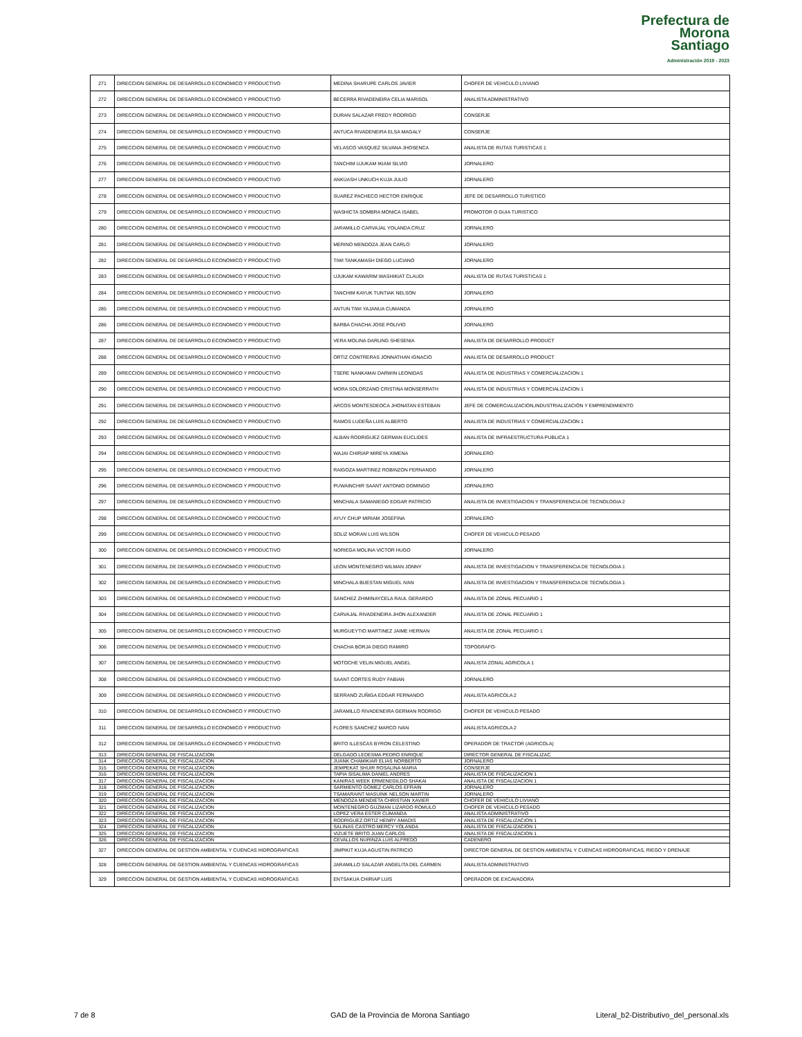Prefectura de
Morona
Santiago
Administración 2019 - 2023
| 271 | DIRECCION GENERAL DE DESARROLLO ECONOMICO Y PRODUCTIVO | MEDINA SHARUPE CARLOS JAVIER | CHOFER DE VEHICULO LIVIANO |
| 272 | DIRECCION GENERAL DE DESARROLLO ECONOMICO Y PRODUCTIVO | BECERRA RIVADENEIRA CELIA MARISOL | ANALISTA ADMINISTRATIVO |
| 273 | DIRECCION GENERAL DE DESARROLLO ECONOMICO Y PRODUCTIVO | DURAN SALAZAR FREDY RODRIGO | CONSERJE |
| 274 | DIRECCION GENERAL DE DESARROLLO ECONOMICO Y PRODUCTIVO | ANTUCA RIVADENEIRA ELSA MAGALY | CONSERJE |
| 275 | DIRECCION GENERAL DE DESARROLLO ECONOMICO Y PRODUCTIVO | VELASCO VASQUEZ SILVANA JHOSENCA | ANALISTA DE RUTAS TURISTICAS 1 |
| 276 | DIRECCION GENERAL DE DESARROLLO ECONOMICO Y PRODUCTIVO | TANCHIM UJUKAM IKIAM SILVIO | JORNALERO |
| 277 | DIRECCION GENERAL DE DESARROLLO ECONOMICO Y PRODUCTIVO | ANKUASH UNKUCH KUJA JULIO | JORNALERO |
| 278 | DIRECCION GENERAL DE DESARROLLO ECONOMICO Y PRODUCTIVO | SUAREZ PACHECO HECTOR ENRIQUE | JEFE DE DESARROLLO TURISTICO |
| 279 | DIRECCION GENERAL DE DESARROLLO ECONOMICO Y PRODUCTIVO | WASHICTA SOMBRA MONICA ISABEL | PROMOTOR O GUIA TURISTICO |
| 280 | DIRECCION GENERAL DE DESARROLLO ECONOMICO Y PRODUCTIVO | JARAMILLO CARVAJAL YOLANDA CRUZ | JORNALERO |
| 281 | DIRECCION GENERAL DE DESARROLLO ECONOMICO Y PRODUCTIVO | MERINO MENDOZA JEAN CARLO | JORNALERO |
| 282 | DIRECCION GENERAL DE DESARROLLO ECONOMICO Y PRODUCTIVO | TIWI TANKAMASH DIEGO LUCIANO | JORNALERO |
| 283 | DIRECCION GENERAL DE DESARROLLO ECONOMICO Y PRODUCTIVO | UJUKAM KAWARIM WASHIKIAT CLAUDI | ANALISTA DE RUTAS TURISTICAS 1 |
| 284 | DIRECCION GENERAL DE DESARROLLO ECONOMICO Y PRODUCTIVO | TANCHIM KAYUK TUNTIAK NELSON | JORNALERO |
| 285 | DIRECCION GENERAL DE DESARROLLO ECONOMICO Y PRODUCTIVO | ANTUN TIWI YAJANUA CUMANDA | JORNALERO |
| 286 | DIRECCION GENERAL DE DESARROLLO ECONOMICO Y PRODUCTIVO | BARBA CHACHA JOSE POLIVIO | JORNALERO |
| 287 | DIRECCION GENERAL DE DESARROLLO ECONOMICO Y PRODUCTIVO | VERA MOLINA DARLING SHESENIA | ANALISTA DE DESARROLLO PRODUCT |
| 288 | DIRECCION GENERAL DE DESARROLLO ECONOMICO Y PRODUCTIVO | ORTIZ CONTRERAS JONNATHAN IGNACIO | ANALISTA DE DESARROLLO PRODUCT |
| 289 | DIRECCION GENERAL DE DESARROLLO ECONOMICO Y PRODUCTIVO | TSERE NANKAMAI DARWIN LEONIDAS | ANALISTA DE INDUSTRIAS Y COMERCIALIZACION 1 |
| 290 | DIRECCION GENERAL DE DESARROLLO ECONOMICO Y PRODUCTIVO | MORA SOLORZANO CRISTINA MONSERRATH | ANALISTA DE INDUSTRIAS Y COMERCIALIZACION 1 |
| 291 | DIRECCION GENERAL DE DESARROLLO ECONOMICO Y PRODUCTIVO | ARCOS MONTESDEOCA JHONATAN ESTEBAN | JEFE DE COMERCIALIZACION,INDUSTRIALIZACIÓN Y EMPRENDIMIENTO |
| 292 | DIRECCION GENERAL DE DESARROLLO ECONOMICO Y PRODUCTIVO | RAMOS LUDEÑA LUIS ALBERTO | ANALISTA DE INDUSTRIAS Y COMERCIALIZACION 1 |
| 293 | DIRECCION GENERAL DE DESARROLLO ECONOMICO Y PRODUCTIVO | ALBAN RODRIGUEZ GERMAN EUCLIDES | ANALISTA DE INFRAESTRUCTURA PUBLICA 1 |
| 294 | DIRECCION GENERAL DE DESARROLLO ECONOMICO Y PRODUCTIVO | WAJAI CHIRIAP MIREYA XIMENA | JORNALERO |
| 295 | DIRECCION GENERAL DE DESARROLLO ECONOMICO Y PRODUCTIVO | RAIGOZA MARTINEZ ROBINZON FERNANDO | JORNALERO |
| 296 | DIRECCION GENERAL DE DESARROLLO ECONOMICO Y PRODUCTIVO | PUWAINCHIR SAANT ANTONIO DOMINGO | JORNALERO |
| 297 | DIRECCION GENERAL DE DESARROLLO ECONOMICO Y PRODUCTIVO | MINCHALA SAMANIEGO EDGAR PATRICIO | ANALISTA DE INVESTIGACION Y TRANSFERENCIA DE TECNOLOGIA 2 |
| 298 | DIRECCION GENERAL DE DESARROLLO ECONOMICO Y PRODUCTIVO | AYUY CHUP MIRIAM JOSEFINA | JORNALERO |
| 299 | DIRECCION GENERAL DE DESARROLLO ECONOMICO Y PRODUCTIVO | SOLIZ MORAN LUIS WILSON | CHOFER DE VEHICULO PESADO |
| 300 | DIRECCION GENERAL DE DESARROLLO ECONOMICO Y PRODUCTIVO | NORIEGA MOLINA VICTOR HUGO | JORNALERO |
| 301 | DIRECCION GENERAL DE DESARROLLO ECONOMICO Y PRODUCTIVO | LEON MONTENEGRO WILMAN JONNY | ANALISTA DE INVESTIGACION Y TRANSFERENCIA DE TECNOLOGIA 1 |
| 302 | DIRECCION GENERAL DE DESARROLLO ECONOMICO Y PRODUCTIVO | MINCHALA BUESTAN MIGUEL IVAN | ANALISTA DE INVESTIGACION Y TRANSFERENCIA DE TECNOLOGIA 1 |
| 303 | DIRECCION GENERAL DE DESARROLLO ECONOMICO Y PRODUCTIVO | SANCHEZ ZHIMINAYCELA RAUL GERARDO | ANALISTA DE ZONAL PECUARIO 1 |
| 304 | DIRECCION GENERAL DE DESARROLLO ECONOMICO Y PRODUCTIVO | CARVAJAL RIVADENEIRA JHON ALEXANDER | ANALISTA DE ZONAL PECUARIO 1 |
| 305 | DIRECCION GENERAL DE DESARROLLO ECONOMICO Y PRODUCTIVO | MURGUEYTIO MARTINEZ JAIME HERNAN | ANALISTA DE ZONAL PECUARIO 1 |
| 306 | DIRECCION GENERAL DE DESARROLLO ECONOMICO Y PRODUCTIVO | CHACHA BORJA DIEGO RAMIRO | TOPOGRAFO- |
| 307 | DIRECCION GENERAL DE DESARROLLO ECONOMICO Y PRODUCTIVO | MOTOCHE VELIN MIGUEL ANGEL | ANALISTA ZONAL AGRICOLA 1 |
| 308 | DIRECCION GENERAL DE DESARROLLO ECONOMICO Y PRODUCTIVO | SAANT CORTES RUDY FABIAN | JORNALERO |
| 309 | DIRECCION GENERAL DE DESARROLLO ECONOMICO Y PRODUCTIVO | SERRANO ZUÑIGA EDGAR FERNANDO | ANALISTA AGRICOLA 2 |
| 310 | DIRECCION GENERAL DE DESARROLLO ECONOMICO Y PRODUCTIVO | JARAMILLO RIVADENEIRA GERMAN RODRIGO | CHOFER DE VEHICULO PESADO |
| 311 | DIRECCION GENERAL DE DESARROLLO ECONOMICO Y PRODUCTIVO | FLORES SANCHEZ MARCO IVAN | ANALISTA AGRICOLA 2 |
| 312 | DIRECCION GENERAL DE DESARROLLO ECONOMICO Y PRODUCTIVO | BRITO ILLESCAS BYRON CELESTINO | OPERADOR DE TRACTOR (AGRICOLA) |
| 313 | DIRECCION GENERAL DE FISCALIZACION | DELGADO LEDESMA PEDRO ENRIQUE | DIRECTOR GENERAL DE FISCALIZAC |
| 314 | DIRECCION GENERAL DE FISCALIZACION | JUANK CHAMIKIAR ELIAS NORBERTO | JORNALERO |
| 315 | DIRECCION GENERAL DE FISCALIZACION | JEMPEKAT SHUIR ROSALINA MARIA | CONSERJE |
| 316 | DIRECCION GENERAL DE FISCALIZACION | TAPIA SISALIMA DANIEL ANDRES | ANALISTA DE FISCALIZACION 1 |
| 317 | DIRECCION GENERAL DE FISCALIZACION | KANIRAS WEEK ERMENEGILDO SHAKAI | ANALISTA DE FISCALIZACION 1 |
| 318 | DIRECCION GENERAL DE FISCALIZACION | SARMIENTO GOMEZ CARLOS EFRAIN | JORNALERO |
| 319 | DIRECCION GENERAL DE FISCALIZACION | TSAMARAINT MASUINK NELSON MARTIN | JORNALERO |
| 320 | DIRECCION GENERAL DE FISCALIZACION | MENDOZA MENDIETA CHRISTIAN XAVIER | CHOFER DE VEHICULO LIVIANO |
| 321 | DIRECCION GENERAL DE FISCALIZACION | MONTENEGRO GUZMAN LIZARDO ROMULO | CHOFER DE VEHICULO PESADO |
| 322 | DIRECCION GENERAL DE FISCALIZACION | LOPEZ VERA ESTER CUMANDA | ANALISTA ADMINISTRATIVO |
| 323 | DIRECCION GENERAL DE FISCALIZACION | RODRIGUEZ ORTIZ HENRY AMADIS | ANALISTA DE FISCALIZACION 1 |
| 324 | DIRECCION GENERAL DE FISCALIZACION | SALINAS CASTRO MERCY YOLANDA | ANALISTA DE FISCALIZACION 1 |
| 325 | DIRECCION GENERAL DE FISCALIZACION | VIZUETE BRITO JUAN CARLOS | ANALISTA DE FISCALIZACION 1 |
| 326 | DIRECCION GENERAL DE FISCALIZACION | CEVALLOS NURINZA LUIS ALFREDO | CADENERO |
| 327 | DIRECCION GENERAL DE GESTION AMBIENTAL Y CUENCAS HIDROGRAFICAS | JIMPIKIT KUJA AGUSTIN PATRICIO | DIRECTOR GENERAL DE GESTION AMBIENTAL Y CUENCAS HIDROGRAFICAS, RIEGO Y DRENAJE |
| 328 | DIRECCION GENERAL DE GESTION AMBIENTAL Y CUENCAS HIDROGRAFICAS | JARAMILLO SALAZAR ANGELITA DEL CARMEN | ANALISTA ADMINISTRATIVO |
| 329 | DIRECCION GENERAL DE GESTION AMBIENTAL Y CUENCAS HIDROGRAFICAS | ENTSAKUA CHIRIAP LUIS | OPERADOR DE EXCAVADORA |
7 de 8 GAD de la Provincia de Morona Santiago Literal_b2-Distributivo_del_personal.xls